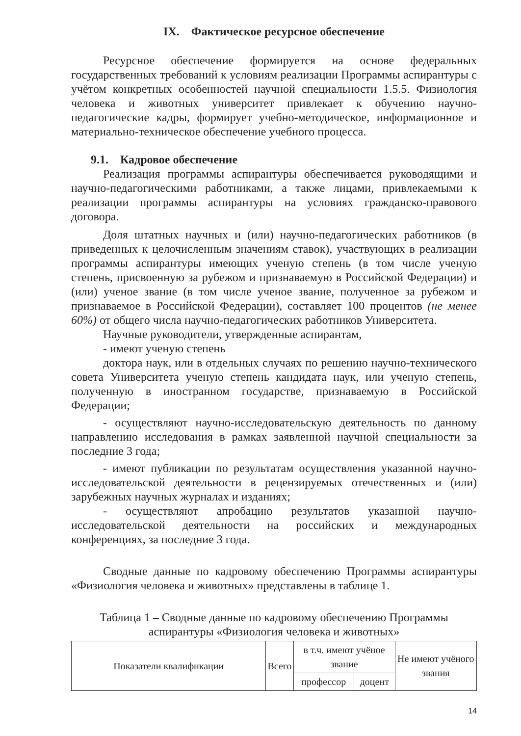IX. Фактическое ресурсное обеспечение
Ресурсное обеспечение формируется на основе федеральных государственных требований к условиям реализации Программы аспирантуры с учётом конкретных особенностей научной специальности 1.5.5. Физиология человека и животных университет привлекает к обучению научно-педагогические кадры, формирует учебно-методическое, информационное и материально-техническое обеспечение учебного процесса.
9.1. Кадровое обеспечение
Реализация программы аспирантуры обеспечивается руководящими и научно-педагогическими работниками, а также лицами, привлекаемыми к реализации программы аспирантуры на условиях гражданско-правового договора.
Доля штатных научных и (или) научно-педагогических работников (в приведенных к целочисленным значениям ставок), участвующих в реализации программы аспирантуры имеющих ученую степень (в том числе ученую степень, присвоенную за рубежом и признаваемую в Российской Федерации) и (или) ученое звание (в том числе ученое звание, полученное за рубежом и признаваемое в Российской Федерации), составляет 100 процентов (не менее 60%) от общего числа научно-педагогических работников Университета.
Научные руководители, утвержденные аспирантам,
- имеют ученую степень
доктора наук, или в отдельных случаях по решению научно-технического совета Университета ученую степень кандидата наук, или ученую степень, полученную в иностранном государстве, признаваемую в Российской Федерации;
- осуществляют научно-исследовательскую деятельность по данному направлению исследования в рамках заявленной научной специальности за последние 3 года;
- имеют публикации по результатам осуществления указанной научно-исследовательской деятельности в рецензируемых отечественных и (или) зарубежных научных журналах и изданиях;
- осуществляют апробацию результатов указанной научно-исследовательской деятельности на российских и международных конференциях, за последние 3 года.
Сводные данные по кадровому обеспечению Программы аспирантуры «Физиология человека и животных» представлены в таблице 1.
Таблица 1 – Сводные данные по кадровому обеспечению Программы аспирантуры «Физиология человека и животных»
| Показатели квалификации | Всего | в т.ч. имеют учёное звание | | Не имеют учёного звания |
| --- | --- | --- | --- | --- |
| | | профессор | доцент | |
14